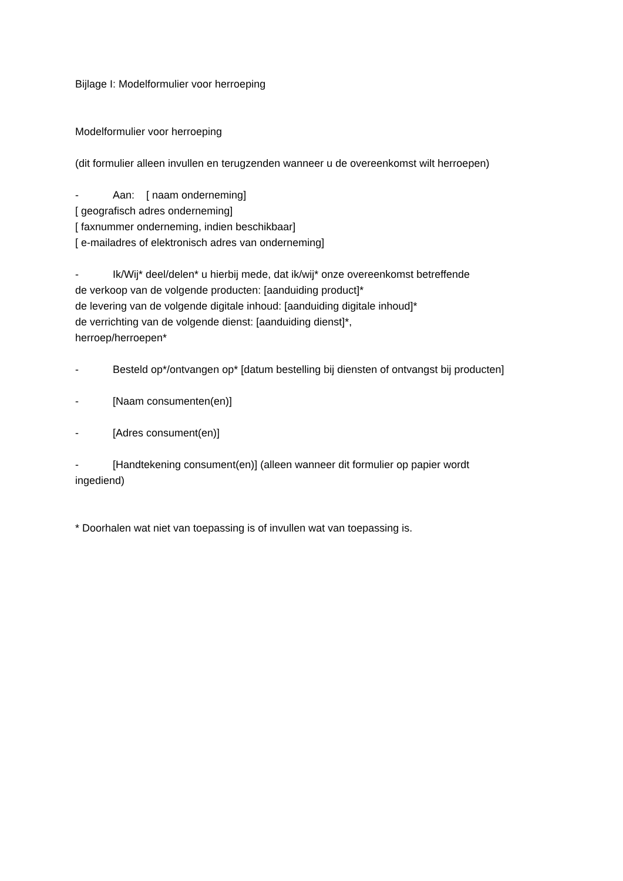Bijlage I: Modelformulier voor herroeping
Modelformulier voor herroeping
(dit formulier alleen invullen en terugzenden wanneer u de overeenkomst wilt herroepen)
- Aan: [ naam onderneming]
[ geografisch adres onderneming]
[ faxnummer onderneming, indien beschikbaar]
[ e-mailadres of elektronisch adres van onderneming]
- Ik/Wij* deel/delen* u hierbij mede, dat ik/wij* onze overeenkomst betreffende
de verkoop van de volgende producten: [aanduiding product]*
de levering van de volgende digitale inhoud: [aanduiding digitale inhoud]*
de verrichting van de volgende dienst: [aanduiding dienst]*,
herroep/herroepen*
- Besteld op*/ontvangen op* [datum bestelling bij diensten of ontvangst bij producten]
- [Naam consumenten(en)]
- [Adres consument(en)]
- [Handtekening consument(en)] (alleen wanneer dit formulier op papier wordt
ingediend)
* Doorhalen wat niet van toepassing is of invullen wat van toepassing is.